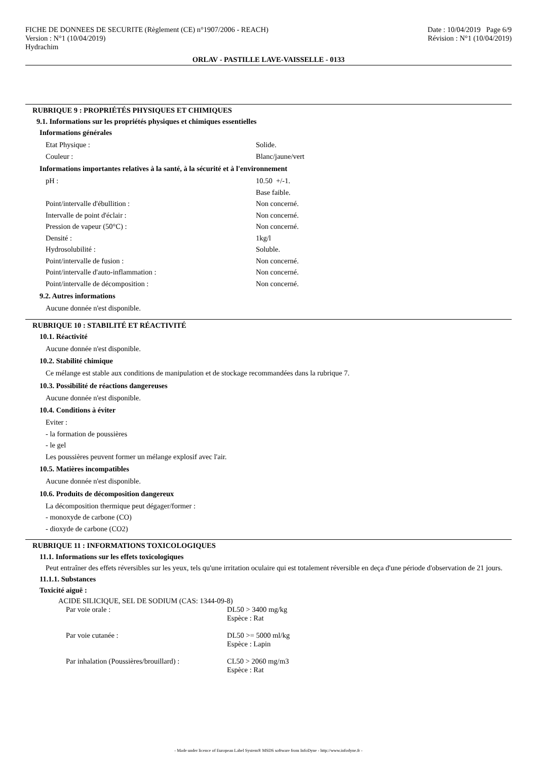FICHE DE DONNEES DE SECURITE (Règlement (CE) n°1907/2006 - REACH)
Version : N°1 (10/04/2019)
Hydrachim
Date : 10/04/2019 Page 6/9
Révision : N°1 (10/04/2019)
ORLAV - PASTILLE LAVE-VAISSELLE - 0133
RUBRIQUE 9 : PROPRIÉTÉS PHYSIQUES ET CHIMIQUES
9.1. Informations sur les propriétés physiques et chimiques essentielles
Informations générales
Etat Physique : Solide.
Couleur : Blanc/jaune/vert
Informations importantes relatives à la santé, à la sécurité et à l'environnement
pH : 10.50 +/-1.
Base faible.
Point/intervalle d'ébullition : Non concerné.
Intervalle de point d'éclair : Non concerné.
Pression de vapeur (50°C) : Non concerné.
Densité : 1kg/l
Hydrosolubilité : Soluble.
Point/intervalle de fusion : Non concerné.
Point/intervalle d'auto-inflammation : Non concerné.
Point/intervalle de décomposition : Non concerné.
9.2. Autres informations
Aucune donnée n'est disponible.
RUBRIQUE 10 : STABILITÉ ET RÉACTIVITÉ
10.1. Réactivité
Aucune donnée n'est disponible.
10.2. Stabilité chimique
Ce mélange est stable aux conditions de manipulation et de stockage recommandées dans la rubrique 7.
10.3. Possibilité de réactions dangereuses
Aucune donnée n'est disponible.
10.4. Conditions à éviter
Eviter :
- la formation de poussières
- le gel
Les poussières peuvent former un mélange explosif avec l'air.
10.5. Matières incompatibles
Aucune donnée n'est disponible.
10.6. Produits de décomposition dangereux
La décomposition thermique peut dégager/former :
- monoxyde de carbone (CO)
- dioxyde de carbone (CO2)
RUBRIQUE 11 : INFORMATIONS TOXICOLOGIQUES
11.1. Informations sur les effets toxicologiques
Peut entraîner des effets réversibles sur les yeux, tels qu'une irritation oculaire qui est totalement réversible en deça d'une période d'observation de 21 jours.
11.1.1. Substances
Toxicité aiguë :
ACIDE SILICIQUE, SEL DE SODIUM (CAS: 1344-09-8)
Par voie orale : DL50 > 3400 mg/kg
Espèce : Rat
Par voie cutanée : DL50 >= 5000 ml/kg
Espèce : Lapin
Par inhalation (Poussières/brouillard) :
CL50 > 2060 mg/m3
Espèce : Rat
- Made under licence of European Label System® MSDS software from InfoDyne - http://www.infodyne.fr -